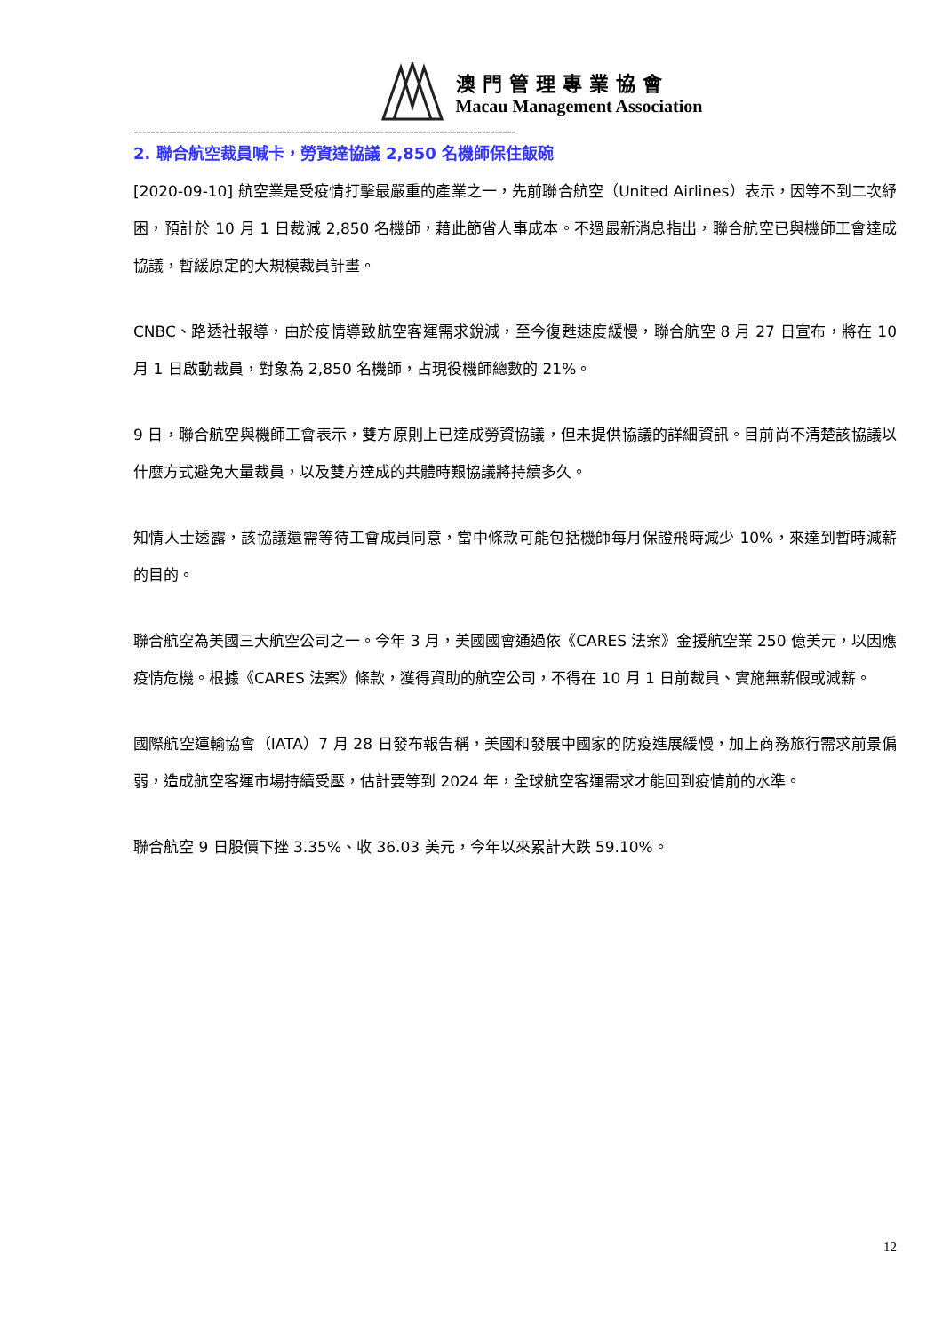澳門管理專業協會
Macau Management Association
------------------------------------------------------------------------------------------
2. 聯合航空裁員喊卡，勞資達協議 2,850 名機師保住飯碗
[2020-09-10] 航空業是受疫情打擊最嚴重的產業之一，先前聯合航空（United Airlines）表示，因等不到二次紓困，預計於 10 月 1 日裁減 2,850 名機師，藉此節省人事成本。不過最新消息指出，聯合航空已與機師工會達成協議，暫緩原定的大規模裁員計畫。
CNBC、路透社報導，由於疫情導致航空客運需求銳減，至今復甦速度緩慢，聯合航空 8 月 27 日宣布，將在 10 月 1 日啟動裁員，對象為 2,850 名機師，占現役機師總數的 21%。
9 日，聯合航空與機師工會表示，雙方原則上已達成勞資協議，但未提供協議的詳細資訊。目前尚不清楚該協議以什麼方式避免大量裁員，以及雙方達成的共體時艱協議將持續多久。
知情人士透露，該協議還需等待工會成員同意，當中條款可能包括機師每月保證飛時減少 10%，來達到暫時減薪的目的。
聯合航空為美國三大航空公司之一。今年 3 月，美國國會通過依《CARES 法案》金援航空業 250 億美元，以因應疫情危機。根據《CARES 法案》條款，獲得資助的航空公司，不得在 10 月 1 日前裁員、實施無薪假或減薪。
國際航空運輸協會（IATA）7 月 28 日發布報告稱，美國和發展中國家的防疫進展緩慢，加上商務旅行需求前景偏弱，造成航空客運市場持續受壓，估計要等到 2024 年，全球航空客運需求才能回到疫情前的水準。
聯合航空 9 日股價下挫 3.35%、收 36.03 美元，今年以來累計大跌 59.10%。
12